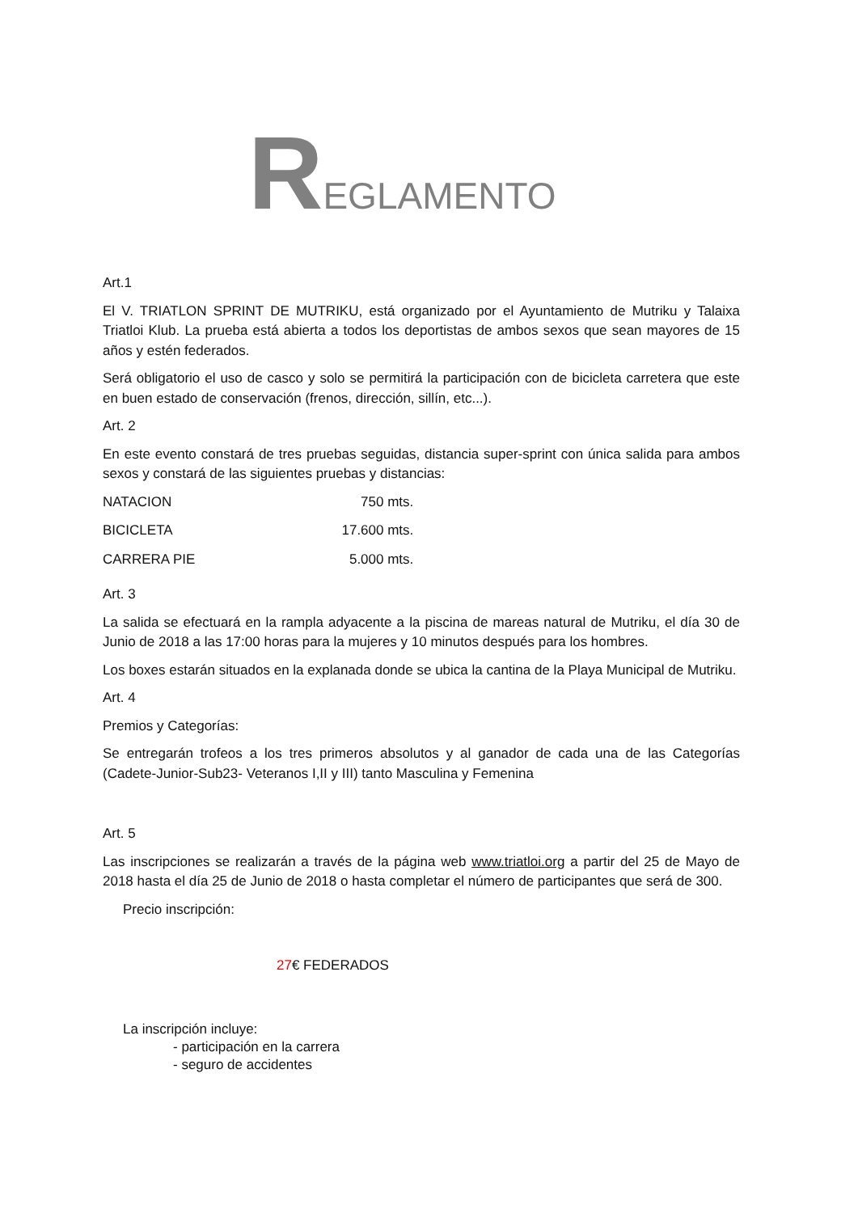REGLAMENTO
Art.1
El V. TRIATLON SPRINT DE MUTRIKU, está organizado por el Ayuntamiento de Mutriku y Talaixa Triatloi Klub. La prueba está abierta a todos los deportistas de ambos sexos que sean mayores de 15 años y estén federados.
Será obligatorio el uso de casco y solo se permitirá la participación con de bicicleta carretera que este en buen estado de conservación (frenos, dirección, sillín, etc...).
Art. 2
En este evento constará de tres pruebas seguidas, distancia super-sprint con única salida para ambos sexos y constará de las siguientes pruebas y distancias:
| NATACION | 750 mts. |
| BICICLETA | 17.600 mts. |
| CARRERA PIE | 5.000 mts. |
Art. 3
La salida se efectuará en la rampla adyacente a la piscina de mareas natural de Mutriku, el día 30 de Junio de 2018 a las 17:00 horas para la mujeres y 10 minutos después para los hombres.
Los boxes estarán situados en la explanada donde se ubica la cantina de la Playa Municipal de Mutriku.
Art. 4
Premios y Categorías:
Se entregarán trofeos a los tres primeros absolutos y al ganador de cada una de las Categorías (Cadete-Junior-Sub23- Veteranos I,II y III) tanto Masculina y Femenina
Art. 5
Las inscripciones se realizarán a través de la página web www.triatloi.org a partir del 25 de Mayo de 2018 hasta el día 25 de Junio de 2018 o hasta completar el número de participantes que será de 300.
Precio inscripción:
27€ FEDERADOS
La inscripción incluye:
- participación en la carrera
- seguro de accidentes